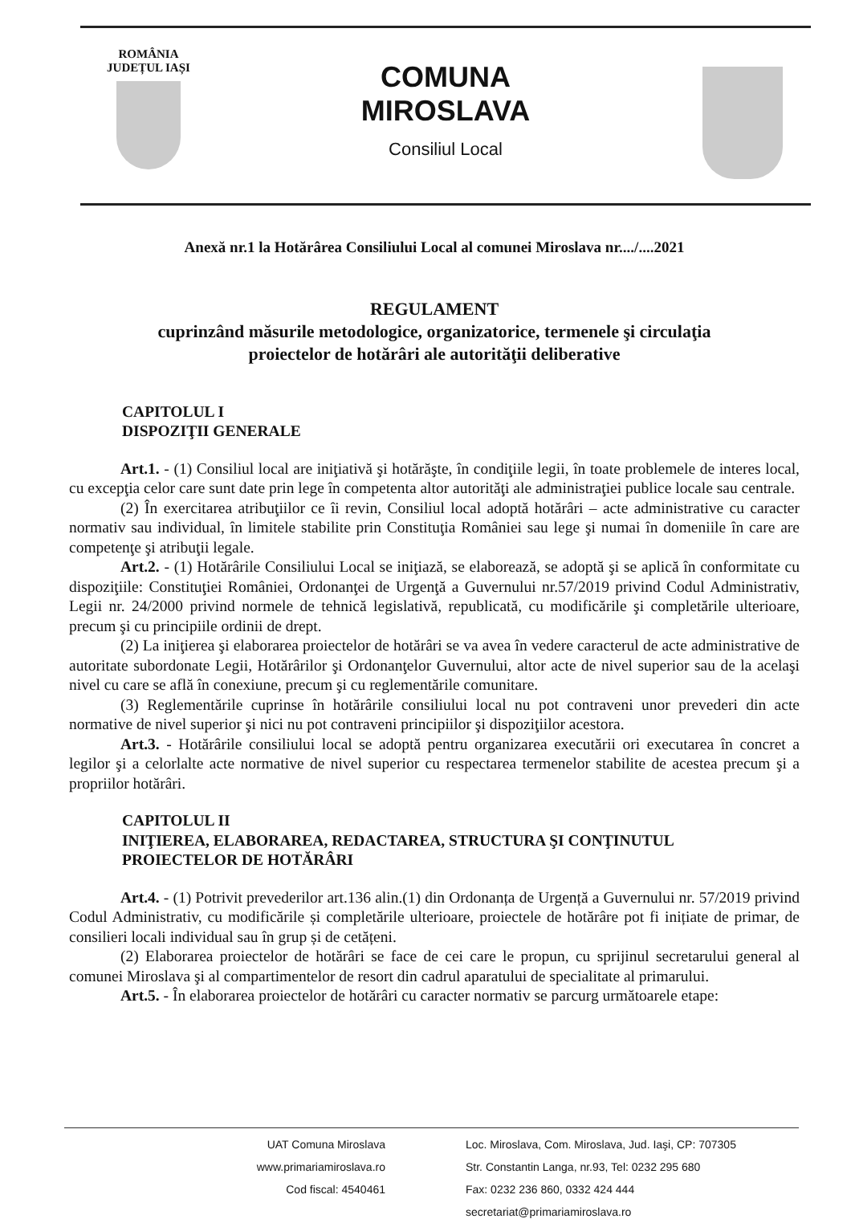ROMÂNIA
JUDEȚUL IAȘI
COMUNA
MIROSLAVA
Consiliul Local
Anexă nr.1 la Hotărârea Consiliului Local al comunei Miroslava nr..../....2021
REGULAMENT
cuprinzând măsurile metodologice, organizatorice, termenele şi circulaţia
proiectelor de hotărâri ale autorităţii deliberative
CAPITOLUL I
DISPOZIŢII GENERALE
Art.1. - (1) Consiliul local are iniţiativă şi hotărăşte, în condiţiile legii, în toate problemele de interes local, cu excepţia celor care sunt date prin lege în competenta altor autorităţi ale administraţiei publice locale sau centrale.
(2) În exercitarea atribuţiilor ce îi revin, Consiliul local adoptă hotărâri – acte administrative cu caracter normativ sau individual, în limitele stabilite prin Constituţia României sau lege şi numai în domeniile în care are competenţe şi atribuţii legale.
Art.2. - (1) Hotărârile Consiliului Local se iniţiază, se elaborează, se adoptă şi se aplică în conformitate cu dispoziţiile: Constituţiei României, Ordonanţei de Urgenţă a Guvernului nr.57/2019 privind Codul Administrativ, Legii nr. 24/2000 privind normele de tehnică legislativă, republicată, cu modificările şi completările ulterioare, precum şi cu principiile ordinii de drept.
(2) La iniţierea şi elaborarea proiectelor de hotărâri se va avea în vedere caracterul de acte administrative de autoritate subordonate Legii, Hotărârilor şi Ordonanţelor Guvernului, altor acte de nivel superior sau de la acelaşi nivel cu care se află în conexiune, precum şi cu reglementările comunitare.
(3) Reglementările cuprinse în hotărârile consiliului local nu pot contraveni unor prevederi din acte normative de nivel superior şi nici nu pot contraveni principiilor şi dispoziţiilor acestora.
Art.3. - Hotărârile consiliului local se adoptă pentru organizarea executării ori executarea în concret a legilor şi a celorlalte acte normative de nivel superior cu respectarea termenelor stabilite de acestea precum şi a propriilor hotărâri.
CAPITOLUL II
INIŢIEREA, ELABORAREA, REDACTAREA, STRUCTURA ŞI CONŢINUTUL
PROIECTELOR DE HOTĂRÂRI
Art.4. - (1) Potrivit prevederilor art.136 alin.(1) din Ordonanța de Urgență a Guvernului nr. 57/2019 privind Codul Administrativ, cu modificările și completările ulterioare, proiectele de hotărâre pot fi inițiate de primar, de consilieri locali individual sau în grup și de cetățeni.
(2) Elaborarea proiectelor de hotărâri se face de cei care le propun, cu sprijinul secretarului general al comunei Miroslava şi al compartimentelor de resort din cadrul aparatului de specialitate al primarului.
Art.5. - În elaborarea proiectelor de hotărâri cu caracter normativ se parcurg următoarele etape:
UAT Comuna Miroslava
www.primariamiroslava.ro
Cod fiscal: 4540461
Loc. Miroslava, Com. Miroslava, Jud. Iaşi, CP: 707305
Str. Constantin Langa, nr.93, Tel: 0232 295 680
Fax: 0232 236 860, 0332 424 444
secretariat@primariamiroslava.ro